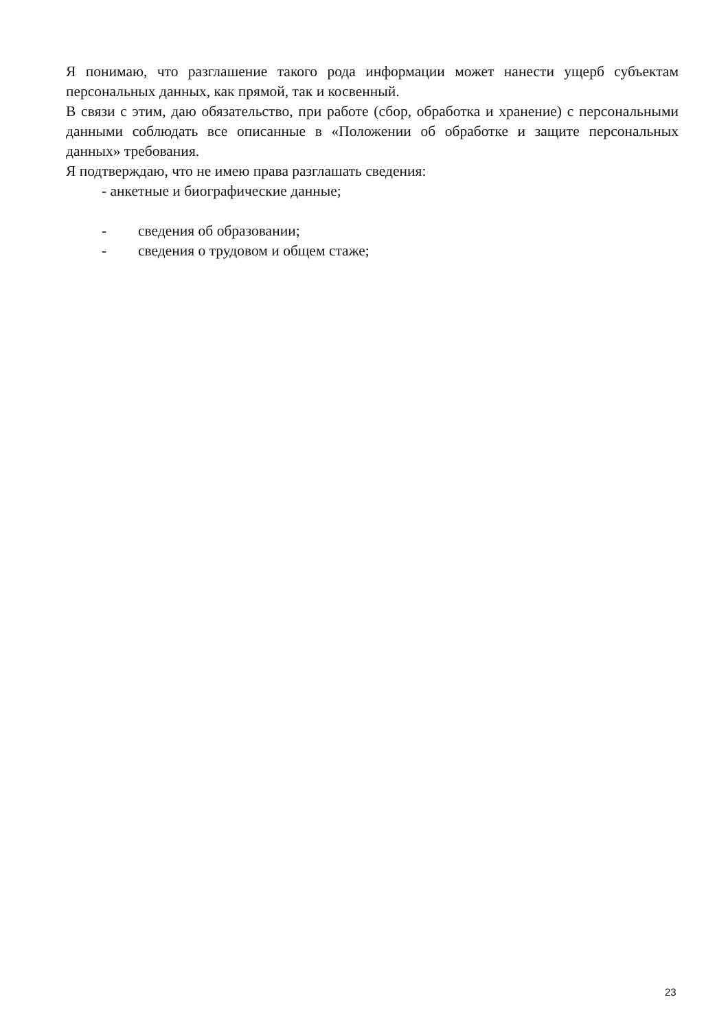Я понимаю, что разглашение такого рода информации может нанести ущерб субъектам персональных данных, как прямой, так и косвенный.
В связи с этим, даю обязательство, при работе (сбор, обработка и хранение) с персональными данными соблюдать все описанные в «Положении об обработке и защите персональных данных» требования.
Я подтверждаю, что не имею права разглашать сведения:
- анкетные и биографические данные;
- сведения об образовании;
- сведения о трудовом и общем стаже;
23